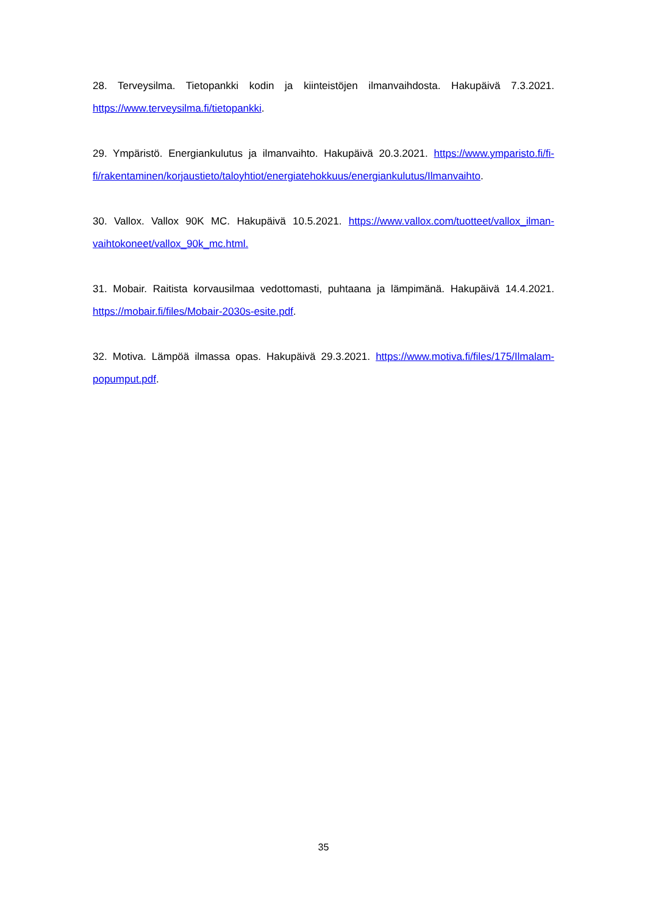28. Terveysilma. Tietopankki kodin ja kiinteistöjen ilmanvaihdosta. Hakupäivä 7.3.2021. https://www.terveysilma.fi/tietopankki.
29. Ympäristö. Energiankulutus ja ilmanvaihto. Hakupäivä 20.3.2021. https://www.ymparisto.fi/fi-fi/rakentaminen/korjaustieto/taloyhtiot/energiatehokkuus/energiankulutus/Ilmanvaihto.
30. Vallox. Vallox 90K MC. Hakupäivä 10.5.2021. https://www.vallox.com/tuotteet/vallox_ilman-vaihtokoneet/vallox_90k_mc.html.
31. Mobair. Raitista korvausilmaa vedottomasti, puhtaana ja lämpimänä. Hakupäivä 14.4.2021. https://mobair.fi/files/Mobair-2030s-esite.pdf.
32. Motiva. Lämpöä ilmassa opas. Hakupäivä 29.3.2021. https://www.motiva.fi/files/175/Ilmalam-popumput.pdf.
35